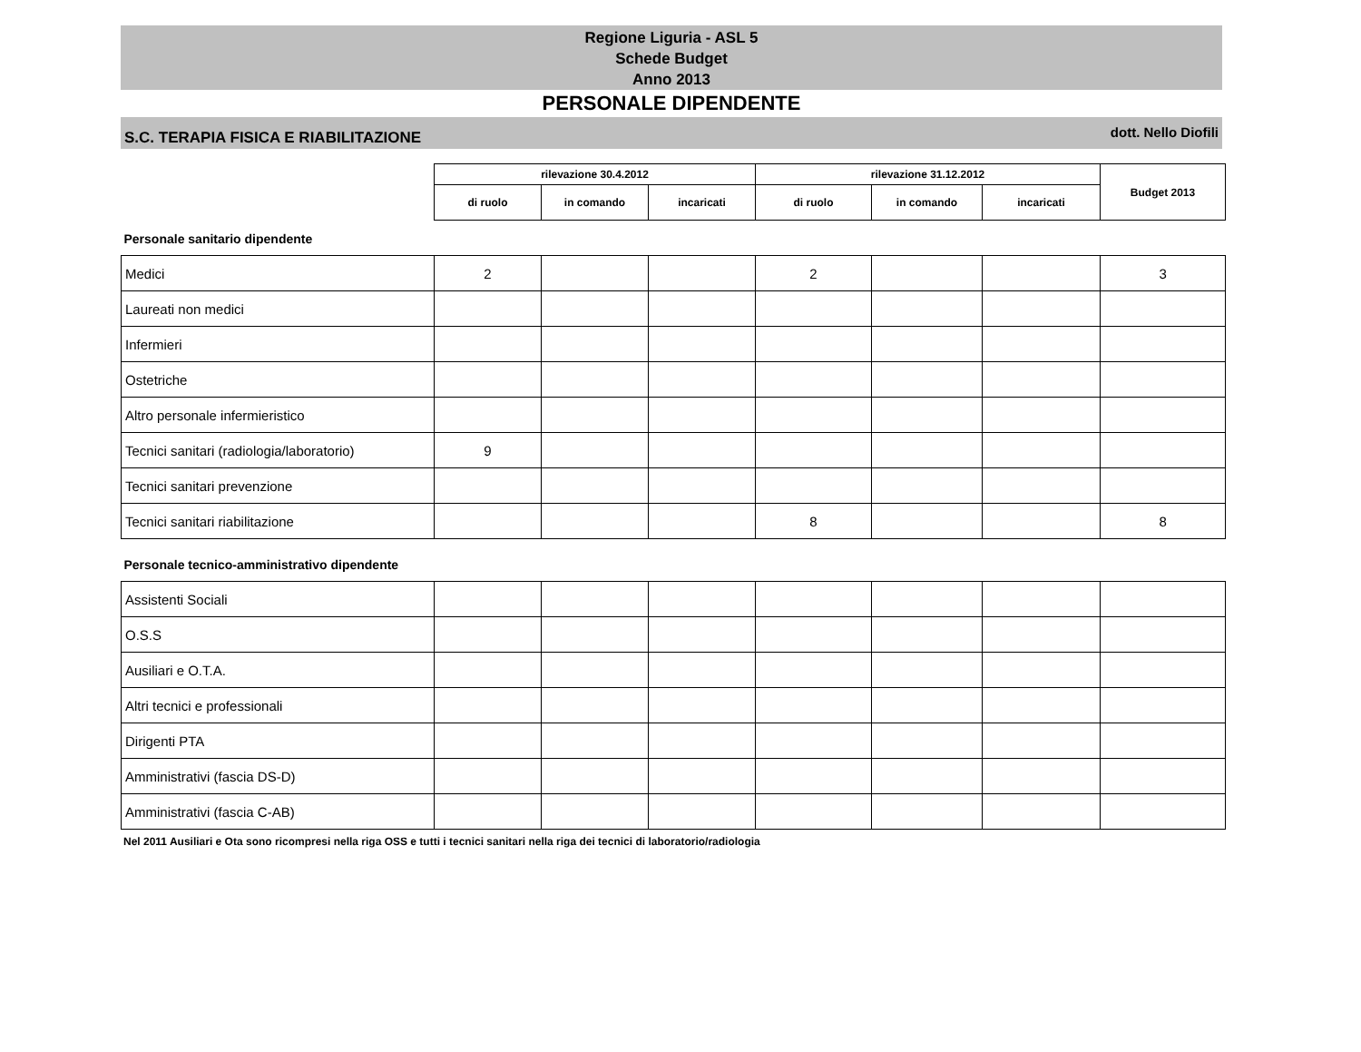Regione Liguria - ASL 5
Schede Budget
Anno 2013
PERSONALE DIPENDENTE
S.C. TERAPIA FISICA E RIABILITAZIONE dott. Nello Diofili
| | rilevazione 30.4.2012 | | | rilevazione 31.12.2012 | | | Budget 2013 |
| | di ruolo | in comando | incaricati | di ruolo | in comando | incaricati | |
| Personale sanitario dipendente | | | | | | | |
| Medici | 2 | | | 2 | | | 3 |
| Laureati non medici | | | | | | | |
| Infermieri | | | | | | | |
| Ostetriche | | | | | | | |
| Altro personale infermieristico | | | | | | | |
| Tecnici sanitari (radiologia/laboratorio) | 9 | | | | | | |
| Tecnici sanitari prevenzione | | | | | | | |
| Tecnici sanitari riabilitazione | | | | 8 | | | 8 |
| Personale tecnico-amministrativo dipendente | | | | | | | |
| Assistenti Sociali | | | | | | | |
| O.S.S | | | | | | | |
| Ausiliari e O.T.A. | | | | | | | |
| Altri tecnici e professionali | | | | | | | |
| Dirigenti PTA | | | | | | | |
| Amministrativi (fascia DS-D) | | | | | | | |
| Amministrativi (fascia C-AB) | | | | | | | |
Nel 2011 Ausiliari e Ota sono ricompresi nella riga OSS e tutti i tecnici sanitari nella riga dei tecnici di laboratorio/radiologia